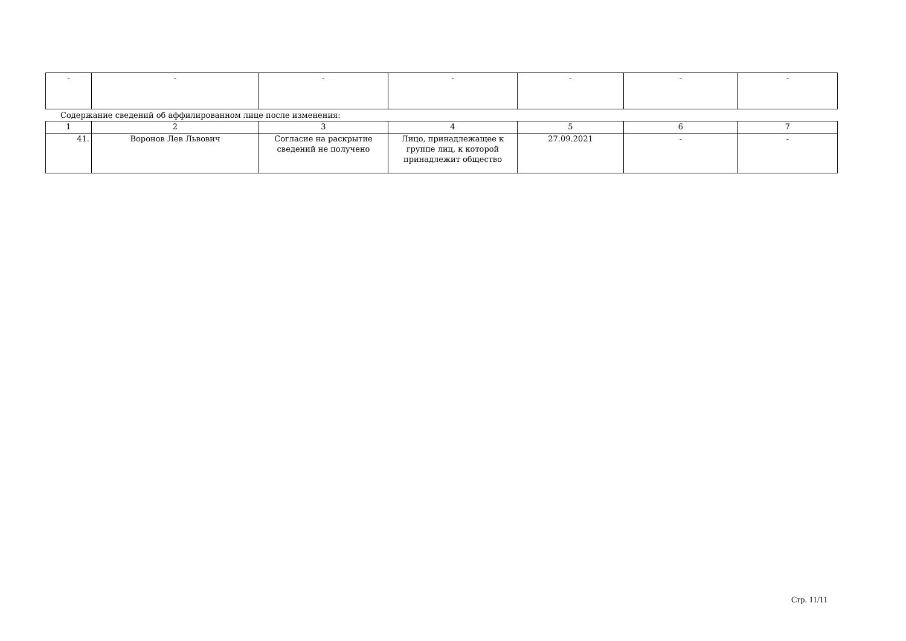| - | - | - | - | - | - | - |
Содержание сведений об аффилированном лице после изменения:
| 1 | 2 | 3 | 4 | 5 | 6 | 7 |
| 41. | Воронов Лев Львович | Согласие на раскрытие сведений не получено | Лицо, принадлежащее к группе лиц, к которой принадлежит общество | 27.09.2021 | - | - |
Стр. 11/11